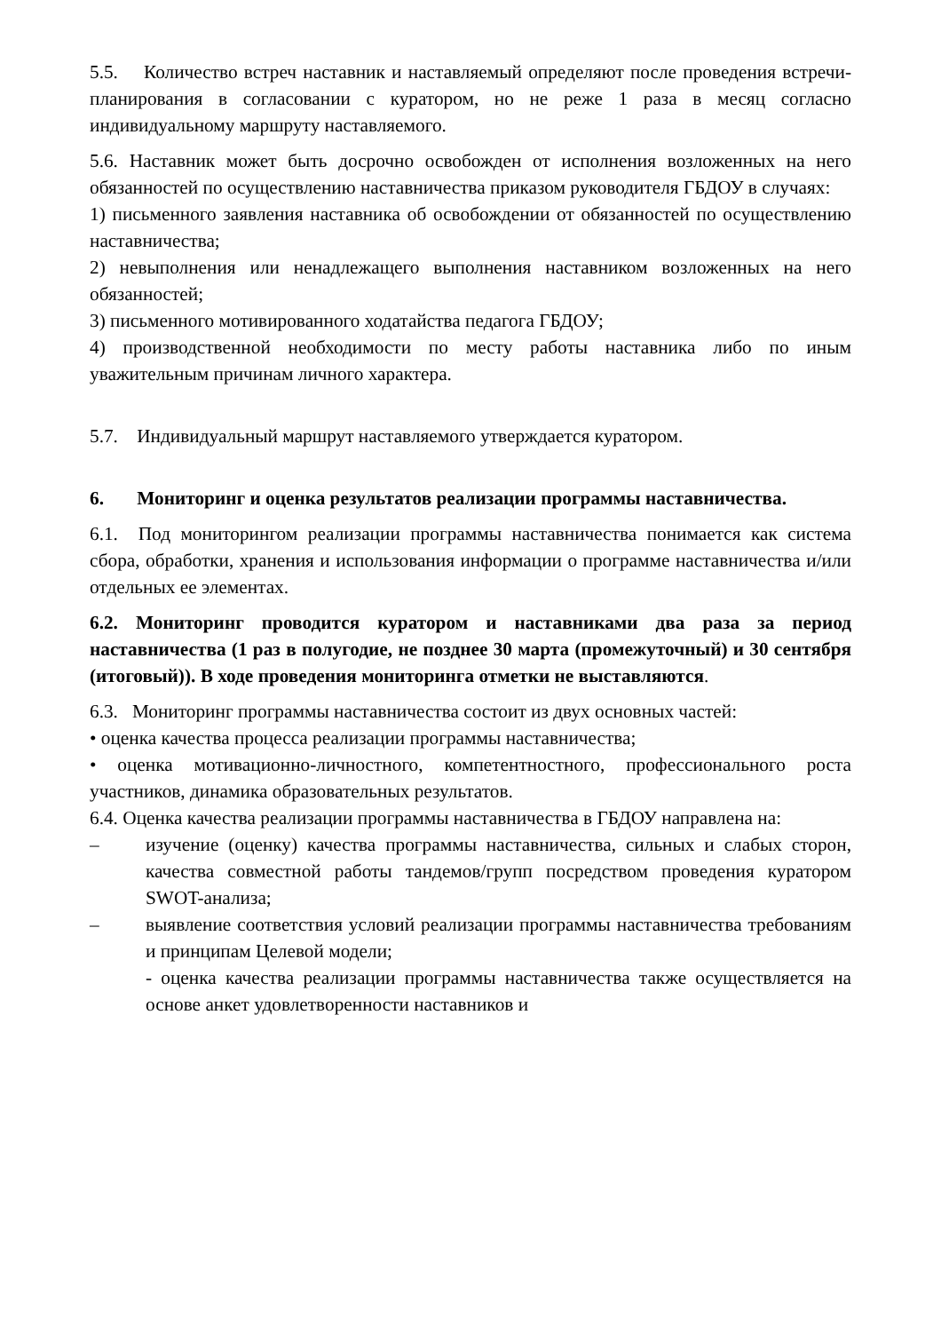5.5. Количество встреч наставник и наставляемый определяют после проведения встречи-планирования в согласовании с куратором, но не реже 1 раза в месяц согласно индивидуальному маршруту наставляемого.
5.6. Наставник может быть досрочно освобожден от исполнения возложенных на него обязанностей по осуществлению наставничества приказом руководителя ГБДОУ в случаях:
1) письменного заявления наставника об освобождении от обязанностей по осуществлению наставничества;
2) невыполнения или ненадлежащего выполнения наставником возложенных на него обязанностей;
3) письменного мотивированного ходатайства педагога ГБДОУ;
4) производственной необходимости по месту работы наставника либо по иным уважительным причинам личного характера.
5.7. Индивидуальный маршрут наставляемого утверждается куратором.
6. Мониторинг и оценка результатов реализации программы наставничества.
6.1. Под мониторингом реализации программы наставничества понимается как система сбора, обработки, хранения и использования информации о программе наставничества и/или отдельных ее элементах.
6.2. Мониторинг проводится куратором и наставниками два раза за период наставничества (1 раз в полугодие, не позднее 30 марта (промежуточный) и 30 сентября (итоговый)). В ходе проведения мониторинга отметки не выставляются.
6.3. Мониторинг программы наставничества состоит из двух основных частей:
• оценка качества процесса реализации программы наставничества;
• оценка мотивационно-личностного, компетентностного, профессионального роста участников, динамика образовательных результатов.
6.4. Оценка качества реализации программы наставничества в ГБДОУ направлена на:
– изучение (оценку) качества программы наставничества, сильных и слабых сторон, качества совместной работы тандемов/групп посредством проведения куратором SWOT-анализа;
– выявление соответствия условий реализации программы наставничества требованиям и принципам Целевой модели;
- оценка качества реализации программы наставничества также осуществляется на основе анкет удовлетворенности наставников и